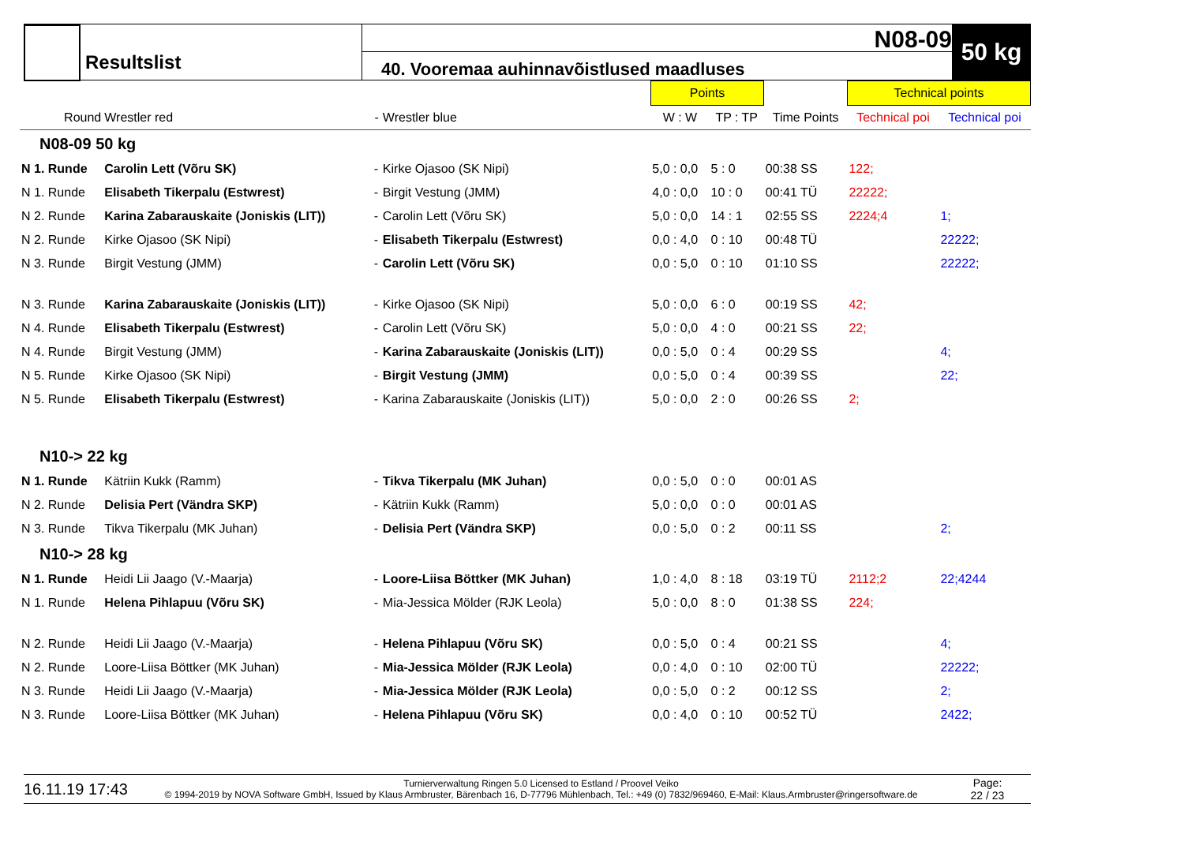Resultslist
N08-09
40. Vooremaa auhinnavõistlused maadluses
50 kg
| | | | | Points | | | Technical points | |
| --- | --- | --- | --- | --- | --- | --- | --- | --- |
| Round | Wrestler red | - | Wrestler blue | W : W | TP : TP | Time Points | Technical poi | Technical poi |
| N08-09 50 kg | | | | | | | | |
| N 1. Runde | Carolin Lett (Võru SK) | - | Kirke Ojasoo (SK Nipi) | 5,0 : 0,0 | 5 : 0 | 00:38 SS | 122; | |
| N 1. Runde | Elisabeth Tikerpalu (Estwrest) | - | Birgit Vestung (JMM) | 4,0 : 0,0 | 10 : 0 | 00:41 TÜ | 22222; | |
| N 2. Runde | Karina Zabarauskaite (Joniskis (LIT)) | - | Carolin Lett (Võru SK) | 5,0 : 0,0 | 14 : 1 | 02:55 SS | 2224;4 | 1; |
| N 2. Runde | Kirke Ojasoo (SK Nipi) | - | Elisabeth Tikerpalu (Estwrest) | 0,0 : 4,0 | 0 : 10 | 00:48 TÜ | | 22222; |
| N 3. Runde | Birgit Vestung (JMM) | - | Carolin Lett (Võru SK) | 0,0 : 5,0 | 0 : 10 | 01:10 SS | | 22222; |
| N 3. Runde | Karina Zabarauskaite (Joniskis (LIT)) | - | Kirke Ojasoo (SK Nipi) | 5,0 : 0,0 | 6 : 0 | 00:19 SS | 42; | |
| N 4. Runde | Elisabeth Tikerpalu (Estwrest) | - | Carolin Lett (Võru SK) | 5,0 : 0,0 | 4 : 0 | 00:21 SS | 22; | |
| N 4. Runde | Birgit Vestung (JMM) | - | Karina Zabarauskaite (Joniskis (LIT)) | 0,0 : 5,0 | 0 : 4 | 00:29 SS | | 4; |
| N 5. Runde | Kirke Ojasoo (SK Nipi) | - | Birgit Vestung (JMM) | 0,0 : 5,0 | 0 : 4 | 00:39 SS | | 22; |
| N 5. Runde | Elisabeth Tikerpalu (Estwrest) | - | Karina Zabarauskaite (Joniskis (LIT)) | 5,0 : 0,0 | 2 : 0 | 00:26 SS | 2; | |
| N10-> 22 kg | | | | | | | | |
| N 1. Runde | Kätriin Kukk (Ramm) | - | Tikva Tikerpalu (MK Juhan) | 0,0 : 5,0 | 0 : 0 | 00:01 AS | | |
| N 2. Runde | Delisia Pert (Vändra SKP) | - | Kätriin Kukk (Ramm) | 5,0 : 0,0 | 0 : 0 | 00:01 AS | | |
| N 3. Runde | Tikva Tikerpalu (MK Juhan) | - | Delisia Pert (Vändra SKP) | 0,0 : 5,0 | 0 : 2 | 00:11 SS | | 2; |
| N10-> 28 kg | | | | | | | | |
| N 1. Runde | Heidi Lii Jaago (V.-Maarja) | - | Loore-Liisa Böttker (MK Juhan) | 1,0 : 4,0 | 8 : 18 | 03:19 TÜ | 2112;2 | 22;4244 |
| N 1. Runde | Helena Pihlapuu (Võru SK) | - | Mia-Jessica Mölder (RJK Leola) | 5,0 : 0,0 | 8 : 0 | 01:38 SS | 224; | |
| N 2. Runde | Heidi Lii Jaago (V.-Maarja) | - | Helena Pihlapuu (Võru SK) | 0,0 : 5,0 | 0 : 4 | 00:21 SS | | 4; |
| N 2. Runde | Loore-Liisa Böttker (MK Juhan) | - | Mia-Jessica Mölder (RJK Leola) | 0,0 : 4,0 | 0 : 10 | 02:00 TÜ | | 22222; |
| N 3. Runde | Heidi Lii Jaago (V.-Maarja) | - | Mia-Jessica Mölder (RJK Leola) | 0,0 : 5,0 | 0 : 2 | 00:12 SS | | 2; |
| N 3. Runde | Loore-Liisa Böttker (MK Juhan) | - | Helena Pihlapuu (Võru SK) | 0,0 : 4,0 | 0 : 10 | 00:52 TÜ | | 2422; |
16.11.19 17:43
Turnierverwaltung Ringen 5.0 Licensed to Estland / Proovel Veiko
© 1994-2019 by NOVA Software GmbH, Issued by Klaus Armbruster, Bärenbach 16, D-77796 Mühlenbach, Tel.: +49 (0) 7832/969460, E-Mail: Klaus.Armbruster@ringersoftware.de
Page:
22 / 23